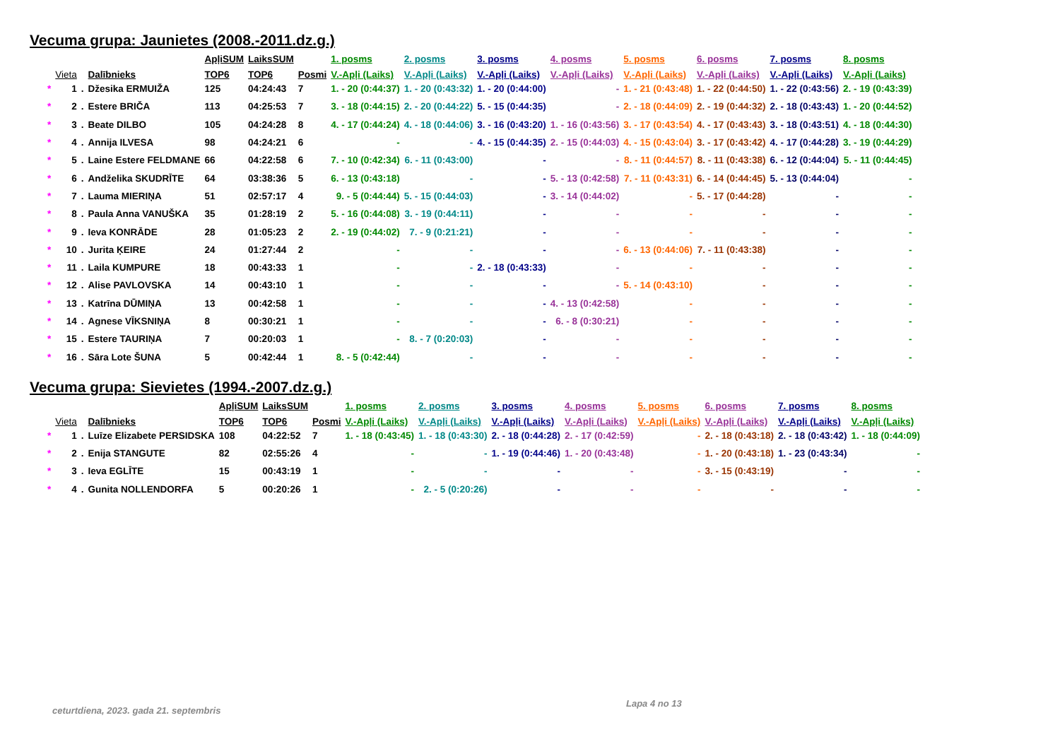Vecuma grupa: Jaunietes (2008.-2011.dz.g.)
| | | | | ApļiSUM | LaiksSUM | | 1. posms | 2. posms | 3. posms | 4. posms | 5. posms | 6. posms | 7. posms | 8. posms |
| --- | --- | --- | --- | --- | --- | --- | --- | --- | --- | --- | --- | --- | --- | --- |
| | Vieta | | Dalībnieks | TOP6 | TOP6 | Posmi | V.-Apļi (Laiks) | V.-Apļi (Laiks) | V.-Apļi (Laiks) | V.-Apļi (Laiks) | V.-Apļi (Laiks) | V.-Apļi (Laiks) | V.-Apļi (Laiks) | V.-Apļi (Laiks) |
| * | 1 | . | Džesika ERMUIŽA | 125 | 04:24:43 | 7 | 1. - 20 (0:44:37) | 1. - 20 (0:43:32) | 1. - 20 (0:44:00) | - | 1. - 21 (0:43:48) | 1. - 22 (0:44:50) | 1. - 22 (0:43:56) | 2. - 19 (0:43:39) |
| * | 2 | . | Estere BRIČA | 113 | 04:25:53 | 7 | 3. - 18 (0:44:15) | 2. - 20 (0:44:22) | 5. - 15 (0:44:35) | - | 2. - 18 (0:44:09) | 2. - 19 (0:44:32) | 2. - 18 (0:43:43) | 1. - 20 (0:44:52) |
| * | 3 | . | Beate DILBO | 105 | 04:24:28 | 8 | 4. - 17 (0:44:24) | 4. - 18 (0:44:06) | 3. - 16 (0:43:20) | 1. - 16 (0:43:56) | 3. - 17 (0:43:54) | 4. - 17 (0:43:43) | 3. - 18 (0:43:51) | 4. - 18 (0:44:30) |
| * | 4 | . | Annija ILVESA | 98 | 04:24:21 | 6 | - | - | 4. - 15 (0:44:35) | 2. - 15 (0:44:03) | 4. - 15 (0:43:04) | 3. - 17 (0:43:42) | 4. - 17 (0:44:28) | 3. - 19 (0:44:29) |
| * | 5 | . | Laine Estere FELDMANE | 66 | 04:22:58 | 6 | 7. - 10 (0:42:34) | 6. - 11 (0:43:00) | - | - | 8. - 11 (0:44:57) | 8. - 11 (0:43:38) | 6. - 12 (0:44:04) | 5. - 11 (0:44:45) |
| * | 6 | . | Andželika SKUDRĪTE | 64 | 03:38:36 | 5 | 6. - 13 (0:43:18) | - | - | 5. - 13 (0:42:58) | 7. - 11 (0:43:31) | 6. - 14 (0:44:45) | 5. - 13 (0:44:04) | - |
| * | 7 | . | Lauma MIERIŅA | 51 | 02:57:17 | 4 | 9. - 5 (0:44:44) | 5. - 15 (0:44:03) | - | 3. - 14 (0:44:02) | - | 5. - 17 (0:44:28) | - | - |
| * | 8 | . | Paula Anna VANUŠKA | 35 | 01:28:19 | 2 | 5. - 16 (0:44:08) | 3. - 19 (0:44:11) | - | - | - | - | - | - |
| * | 9 | . | Ieva KONRĀDE | 28 | 01:05:23 | 2 | 2. - 19 (0:44:02) | 7. - 9 (0:21:21) | - | - | - | - | - | - |
| * | 10 | . | Jurita ĶEIRE | 24 | 01:27:44 | 2 | - | - | - | - | 6. - 13 (0:44:06) | 7. - 11 (0:43:38) | - | - |
| * | 11 | . | Laila KUMPURE | 18 | 00:43:33 | 1 | - | - | 2. - 18 (0:43:33) | - | - | - | - | - |
| * | 12 | . | Alise PAVLOVSKA | 14 | 00:43:10 | 1 | - | - | - | - | 5. - 14 (0:43:10) | - | - | - |
| * | 13 | . | Katrīna DŪMIŅA | 13 | 00:42:58 | 1 | - | - | - | 4. - 13 (0:42:58) | - | - | - | - |
| * | 14 | . | Agnese VĪKSNIŅA | 8 | 00:30:21 | 1 | - | - | - | 6. - 8 (0:30:21) | - | - | - | - |
| * | 15 | . | Estere TAURIŅA | 7 | 00:20:03 | 1 | - | 8. - 7 (0:20:03) | - | - | - | - | - | - |
| * | 16 | . | Sāra Lote ŠUNA | 5 | 00:42:44 | 1 | 8. - 5 (0:42:44) | - | - | - | - | - | - | - |
Vecuma grupa: Sievietes (1994.-2007.dz.g.)
| | | | | ApļiSUM | LaiksSUM | | 1. posms | 2. posms | 3. posms | 4. posms | 5. posms | 6. posms | 7. posms | 8. posms |
| --- | --- | --- | --- | --- | --- | --- | --- | --- | --- | --- | --- | --- | --- | --- |
| | Vieta | | Dalībnieks | TOP6 | TOP6 | Posmi | V.-Apļi (Laiks) | V.-Apļi (Laiks) | V.-Apļi (Laiks) | V.-Apļi (Laiks) | V.-Apļi (Laiks) | V.-Apļi (Laiks) | V.-Apļi (Laiks) | V.-Apļi (Laiks) |
| * | 1 | . | Luīze Elizabete PERSIDSKA | 108 | 04:22:52 | 7 | 1. - 18 (0:43:45) | 1. - 18 (0:43:30) | 2. - 18 (0:44:28) | 2. - 17 (0:42:59) | - | 2. - 18 (0:43:18) | 2. - 18 (0:43:42) | 1. - 18 (0:44:09) |
| * | 2 | . | Enija STANGUTE | 82 | 02:55:26 | 4 | - | - | 1. - 19 (0:44:46) | 1. - 20 (0:43:48) | - | 1. - 20 (0:43:18) | 1. - 23 (0:43:34) | - |
| * | 3 | . | Ieva EGLĪTE | 15 | 00:43:19 | 1 | - | - | - | - | - | 3. - 15 (0:43:19) | - | - |
| * | 4 | . | Gunita NOLLENDORFA | 5 | 00:20:26 | 1 | - | 2. - 5 (0:20:26) | - | - | - | - | - | - |
ceturtdiena, 2023. gada 21. septembris
Lapa 4 no 13